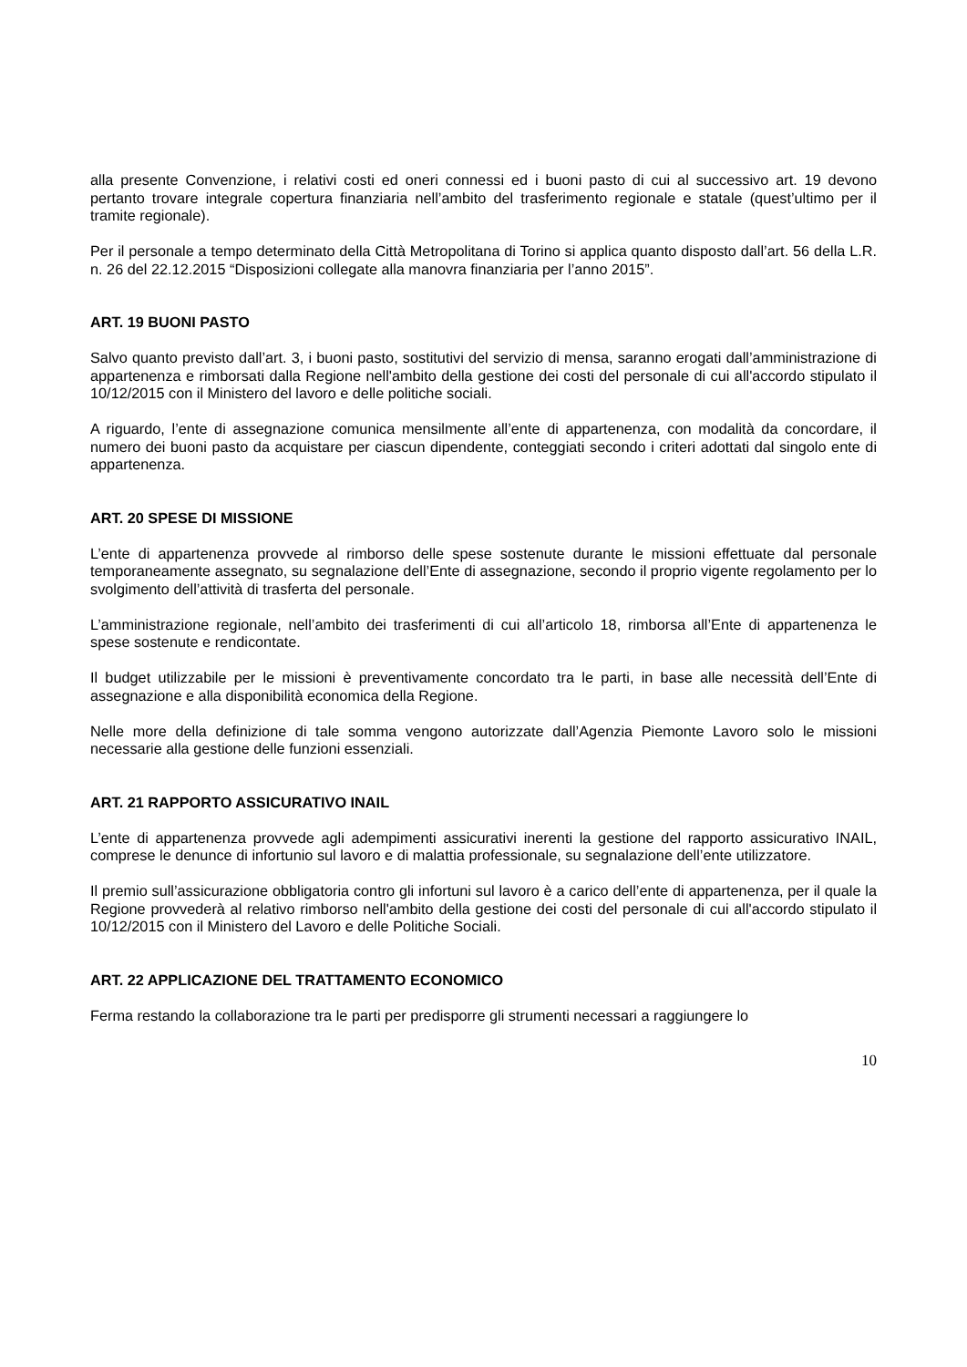alla presente Convenzione, i relativi costi ed oneri connessi ed i buoni pasto di cui al successivo art. 19 devono pertanto trovare integrale copertura finanziaria nell’ambito del trasferimento regionale e statale (quest’ultimo per il tramite regionale).
Per il personale a tempo determinato della Città Metropolitana di Torino si applica quanto disposto dall’art. 56 della L.R. n. 26 del 22.12.2015 “Disposizioni collegate alla manovra finanziaria per l’anno 2015”.
ART. 19 BUONI PASTO
Salvo quanto previsto dall’art. 3, i buoni pasto, sostitutivi del servizio di mensa, saranno erogati dall’amministrazione di appartenenza e rimborsati dalla Regione nell'ambito della gestione dei costi del personale di cui all'accordo stipulato il 10/12/2015 con il Ministero del lavoro e delle politiche sociali.
A riguardo, l’ente di assegnazione comunica mensilmente all’ente di appartenenza, con modalità da concordare, il numero dei buoni pasto da acquistare per ciascun dipendente, conteggiati secondo i criteri adottati dal singolo ente di appartenenza.
ART. 20 SPESE DI MISSIONE
L’ente di appartenenza provvede al rimborso delle spese sostenute durante le missioni effettuate dal personale temporaneamente assegnato, su segnalazione dell’Ente di assegnazione, secondo il proprio vigente regolamento per lo svolgimento dell’attività di trasferta del personale.
L’amministrazione regionale, nell’ambito dei trasferimenti di cui all’articolo 18, rimborsa all’Ente di appartenenza le spese sostenute e rendicontate.
Il budget utilizzabile per le missioni è preventivamente concordato tra le parti, in base alle necessità dell’Ente di assegnazione e alla disponibilità economica della Regione.
Nelle more della definizione di tale somma vengono autorizzate dall’Agenzia Piemonte Lavoro solo le missioni necessarie alla gestione delle funzioni essenziali.
ART. 21 RAPPORTO ASSICURATIVO INAIL
L’ente di appartenenza provvede agli adempimenti assicurativi inerenti la gestione del rapporto assicurativo INAIL, comprese le denunce di infortunio sul lavoro e di malattia professionale, su segnalazione dell’ente utilizzatore.
Il premio sull’assicurazione obbligatoria contro gli infortuni sul lavoro è a carico dell’ente di appartenenza, per il quale la Regione provvederà al relativo rimborso nell'ambito della gestione dei costi del personale di cui all'accordo stipulato il 10/12/2015 con il Ministero del Lavoro e delle Politiche Sociali.
ART. 22 APPLICAZIONE DEL TRATTAMENTO ECONOMICO
Ferma restando la collaborazione tra le parti per predisporre gli strumenti necessari a raggiungere lo
10